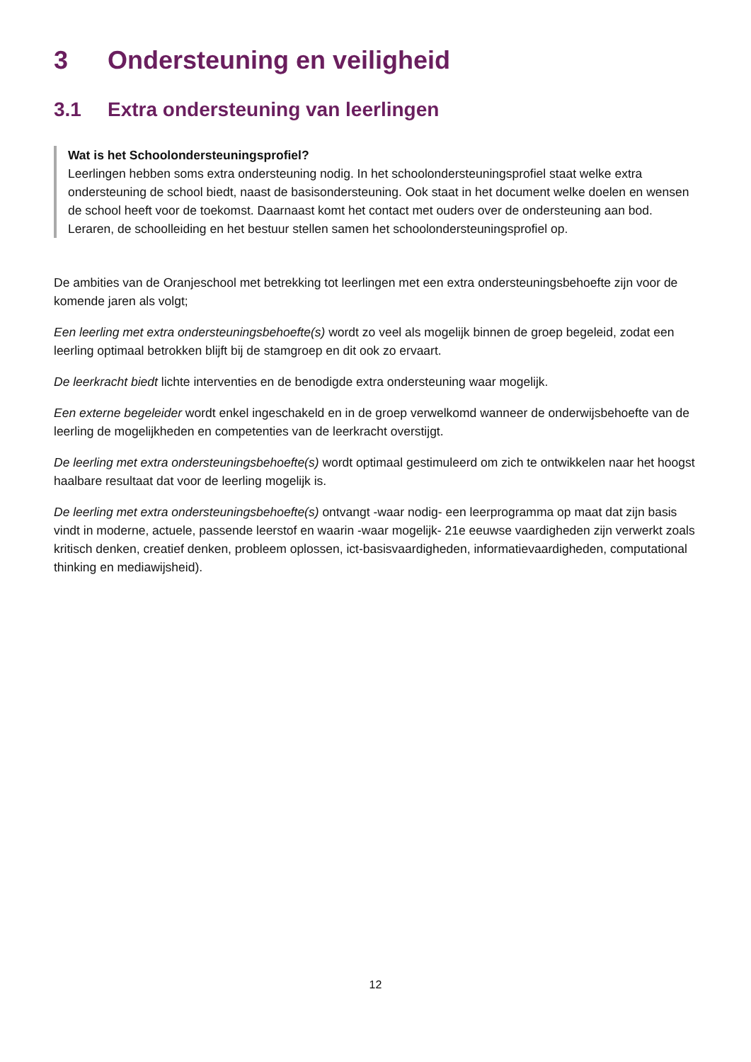3 Ondersteuning en veiligheid
3.1 Extra ondersteuning van leerlingen
Wat is het Schoolondersteuningsprofiel?
Leerlingen hebben soms extra ondersteuning nodig. In het schoolondersteuningsprofiel staat welke extra ondersteuning de school biedt, naast de basisondersteuning. Ook staat in het document welke doelen en wensen de school heeft voor de toekomst. Daarnaast komt het contact met ouders over de ondersteuning aan bod. Leraren, de schoolleiding en het bestuur stellen samen het schoolondersteuningsprofiel op.
De ambities van de Oranjeschool met betrekking tot leerlingen met een extra ondersteuningsbehoefte zijn voor de komende jaren als volgt;
Een leerling met extra ondersteuningsbehoefte(s) wordt zo veel als mogelijk binnen de groep begeleid, zodat een leerling optimaal betrokken blijft bij de stamgroep en dit ook zo ervaart.
De leerkracht biedt lichte interventies en de benodigde extra ondersteuning waar mogelijk.
Een externe begeleider wordt enkel ingeschakeld en in de groep verwelkomd wanneer de onderwijsbehoefte van de leerling de mogelijkheden en competenties van de leerkracht overstijgt.
De leerling met extra ondersteuningsbehoefte(s) wordt optimaal gestimuleerd om zich te ontwikkelen naar het hoogst haalbare resultaat dat voor de leerling mogelijk is.
De leerling met extra ondersteuningsbehoefte(s) ontvangt -waar nodig- een leerprogramma op maat dat zijn basis vindt in moderne, actuele, passende leerstof en waarin -waar mogelijk- 21e eeuwse vaardigheden zijn verwerkt zoals kritisch denken, creatief denken, probleem oplossen, ict-basisvaardigheden, informatievaardigheden, computational thinking en mediawijsheid).
12